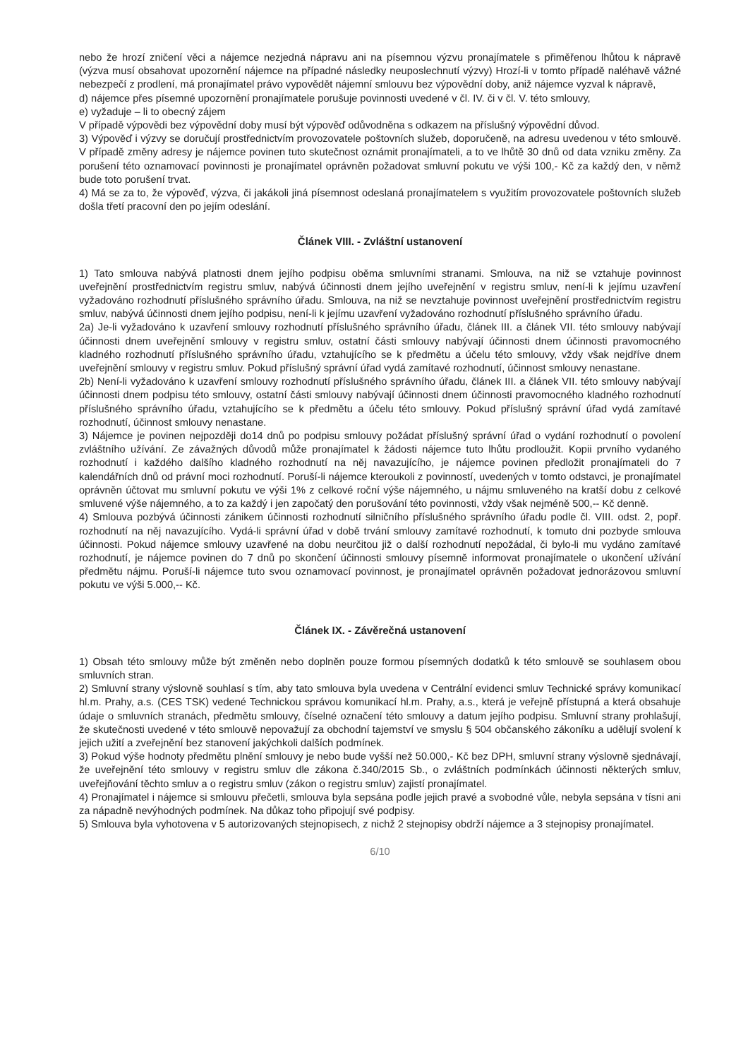nebo že hrozí zničení věci a nájemce nezjedná nápravu ani na písemnou výzvu pronajímatele s přiměřenou lhůtou k nápravě (výzva musí obsahovat upozornění nájemce na případné následky neuposlechnutí výzvy) Hrozí-li v tomto případě naléhavě vážné nebezpečí z prodlení, má pronajímatel právo vypovědět nájemní smlouvu bez výpovědní doby, aniž nájemce vyzval k nápravě,
d) nájemce přes písemné upozornění pronajímatele porušuje povinnosti uvedené v čl. IV. či v čl. V. této smlouvy,
e) vyžaduje – li to obecný zájem
V případě výpovědi bez výpovědní doby musí být výpověď odůvodněna s odkazem na příslušný výpovědní důvod.
3) Výpověď i výzvy se doručují prostřednictvím provozovatele poštovních služeb, doporučeně, na adresu uvedenou v této smlouvě. V případě změny adresy je nájemce povinen tuto skutečnost oznámit pronajímateli, a to ve lhůtě 30 dnů od data vzniku změny. Za porušení této oznamovací povinnosti je pronajímatel oprávněn požadovat smluvní pokutu ve výši 100,- Kč za každý den, v němž bude toto porušení trvat.
4) Má se za to, že výpověď, výzva, či jakákoli jiná písemnost odeslaná pronajímatelem s využitím provozovatele poštovních služeb došla třetí pracovní den po jejím odeslání.
Článek VIII. - Zvláštní ustanovení
1) Tato smlouva nabývá platnosti dnem jejího podpisu oběma smluvními stranami. Smlouva, na niž se vztahuje povinnost uveřejnění prostřednictvím registru smluv, nabývá účinnosti dnem jejího uveřejnění v registru smluv, není-li k jejímu uzavření vyžadováno rozhodnutí příslušného správního úřadu. Smlouva, na niž se nevztahuje povinnost uveřejnění prostřednictvím registru smluv, nabývá účinnosti dnem jejího podpisu, není-li k jejímu uzavření vyžadováno rozhodnutí příslušného správního úřadu.
2a) Je-li vyžadováno k uzavření smlouvy rozhodnutí příslušného správního úřadu, článek III. a článek VII. této smlouvy nabývají účinnosti dnem uveřejnění smlouvy v registru smluv, ostatní části smlouvy nabývají účinnosti dnem účinnosti pravomocného kladného rozhodnutí příslušného správního úřadu, vztahujícího se k předmětu a účelu této smlouvy, vždy však nejdříve dnem uveřejnění smlouvy v registru smluv. Pokud příslušný správní úřad vydá zamítavé rozhodnutí, účinnost smlouvy nenastane.
2b) Není-li vyžadováno k uzavření smlouvy rozhodnutí příslušného správního úřadu, článek III. a článek VII. této smlouvy nabývají účinnosti dnem podpisu této smlouvy, ostatní části smlouvy nabývají účinnosti dnem účinnosti pravomocného kladného rozhodnutí příslušného správního úřadu, vztahujícího se k předmětu a účelu této smlouvy. Pokud příslušný správní úřad vydá zamítavé rozhodnutí, účinnost smlouvy nenastane.
3) Nájemce je povinen nejpozději do14 dnů po podpisu smlouvy požádat příslušný správní úřad o vydání rozhodnutí o povolení zvláštního užívání. Ze závažných důvodů může pronajímatel k žádosti nájemce tuto lhůtu prodloužit. Kopii prvního vydaného rozhodnutí i každého dalšího kladného rozhodnutí na něj navazujícího, je nájemce povinen předložit pronajímateli do 7 kalendářních dnů od právní moci rozhodnutí. Poruší-li nájemce kteroukoli z povinností, uvedených v tomto odstavci, je pronajímatel oprávněn účtovat mu smluvní pokutu ve výši 1% z celkové roční výše nájemného, u nájmu smluveného na kratší dobu z celkové smluvené výše nájemného, a to za každý i jen započatý den porušování této povinnosti, vždy však nejméně 500,-- Kč denně.
4) Smlouva pozbývá účinnosti zánikem účinnosti rozhodnutí silničního příslušného správního úřadu podle čl. VIII. odst. 2, popř. rozhodnutí na něj navazujícího. Vydá-li správní úřad v době trvání smlouvy zamítavé rozhodnutí, k tomuto dni pozbyde smlouva účinnosti. Pokud nájemce smlouvy uzavřené na dobu neurčitou již o další rozhodnutí nepožádal, či bylo-li mu vydáno zamítavé rozhodnutí, je nájemce povinen do 7 dnů po skončení účinnosti smlouvy písemně informovat pronajímatele o ukončení užívání předmětu nájmu. Poruší-li nájemce tuto svou oznamovací povinnost, je pronajímatel oprávněn požadovat jednorázovou smluvní pokutu ve výši 5.000,-- Kč.
Článek IX. - Závěrečná ustanovení
1) Obsah této smlouvy může být změněn nebo doplněn pouze formou písemných dodatků k této smlouvě se souhlasem obou smluvních stran.
2) Smluvní strany výslovně souhlasí s tím, aby tato smlouva byla uvedena v Centrální evidenci smluv Technické správy komunikací hl.m. Prahy, a.s. (CES TSK) vedené Technickou správou komunikací hl.m. Prahy, a.s., která je veřejně přístupná a která obsahuje údaje o smluvních stranách, předmětu smlouvy, číselné označení této smlouvy a datum jejího podpisu. Smluvní strany prohlašují, že skutečnosti uvedené v této smlouvě nepovažují za obchodní tajemství ve smyslu § 504 občanského zákoníku a udělují svolení k jejich užití a zveřejnění bez stanovení jakýchkoli dalších podmínek.
3) Pokud výše hodnoty předmětu plnění smlouvy je nebo bude vyšší než 50.000,- Kč bez DPH, smluvní strany výslovně sjednávají, že uveřejnění této smlouvy v registru smluv dle zákona č.340/2015 Sb., o zvláštních podmínkách účinnosti některých smluv, uveřejňování těchto smluv a o registru smluv (zákon o registru smluv) zajistí pronajímatel.
4) Pronajímatel i nájemce si smlouvu přečetli, smlouva byla sepsána podle jejich pravé a svobodné vůle, nebyla sepsána v tísni ani za nápadně nevýhodných podmínek. Na důkaz toho připojují své podpisy.
5) Smlouva byla vyhotovena v 5 autorizovaných stejnopisech, z nichž 2 stejnopisy obdrží nájemce a 3 stejnopisy pronajímatel.
6/10